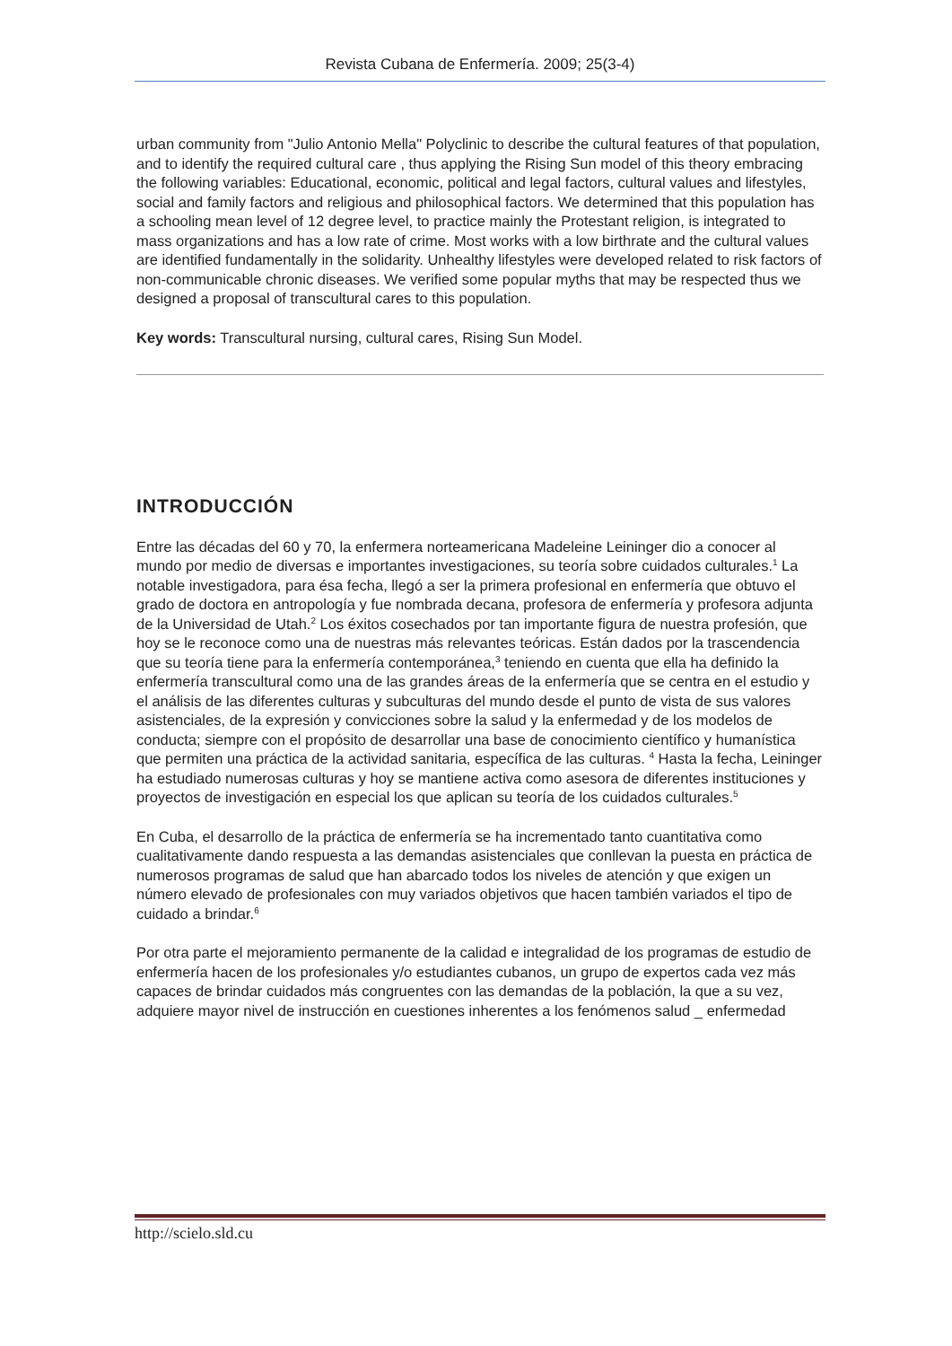Revista Cubana de Enfermería. 2009; 25(3-4)
urban community from "Julio Antonio Mella" Polyclinic to describe the cultural features of that population, and to identify the required cultural care , thus applying the Rising Sun model of this theory embracing the following variables: Educational, economic, political and legal factors, cultural values and lifestyles, social and family factors and religious and philosophical factors. We determined that this population has a schooling mean level of 12 degree level, to practice mainly the Protestant religion, is integrated to mass organizations and has a low rate of crime. Most works with a low birthrate and the cultural values are identified fundamentally in the solidarity. Unhealthy lifestyles were developed related to risk factors of non-communicable chronic diseases. We verified some popular myths that may be respected thus we designed a proposal of transcultural cares to this population.
Key words: Transcultural nursing, cultural cares, Rising Sun Model.
INTRODUCCIÓN
Entre las décadas del 60 y 70, la enfermera norteamericana Madeleine Leininger dio a conocer al mundo por medio de diversas e importantes investigaciones, su teoría sobre cuidados culturales.<sup>1</sup> La notable investigadora, para ésa fecha, llegó a ser la primera profesional en enfermería que obtuvo el grado de doctora en antropología y fue nombrada decana, profesora de enfermería y profesora adjunta de la Universidad de Utah.<sup>2</sup> Los éxitos cosechados por tan importante figura de nuestra profesión, que hoy se le reconoce como una de nuestras más relevantes teóricas. Están dados por la trascendencia que su teoría tiene para la enfermería contemporánea,<sup>3</sup> teniendo en cuenta que ella ha definido la enfermería transcultural como una de las grandes áreas de la enfermería que se centra en el estudio y el análisis de las diferentes culturas y subculturas del mundo desde el punto de vista de sus valores asistenciales, de la expresión y convicciones sobre la salud y la enfermedad y de los modelos de conducta; siempre con el propósito de desarrollar una base de conocimiento científico y humanística que permiten una práctica de la actividad sanitaria, específica de las culturas. <sup>4</sup> Hasta la fecha, Leininger ha estudiado numerosas culturas y hoy se mantiene activa como asesora de diferentes instituciones y proyectos de investigación en especial los que aplican su teoría de los cuidados culturales.<sup>5</sup>
En Cuba, el desarrollo de la práctica de enfermería se ha incrementado tanto cuantitativa como cualitativamente dando respuesta a las demandas asistenciales que conllevan la puesta en práctica de numerosos programas de salud que han abarcado todos los niveles de atención y que exigen un número elevado de profesionales con muy variados objetivos que hacen también variados el tipo de cuidado a brindar.<sup>6</sup>
Por otra parte el mejoramiento permanente de la calidad e integralidad de los programas de estudio de enfermería hacen de los profesionales y/o estudiantes cubanos, un grupo de expertos cada vez más capaces de brindar cuidados más congruentes con las demandas de la población, la que a su vez, adquiere mayor nivel de instrucción en cuestiones inherentes a los fenómenos salud _ enfermedad
http://scielo.sld.cu